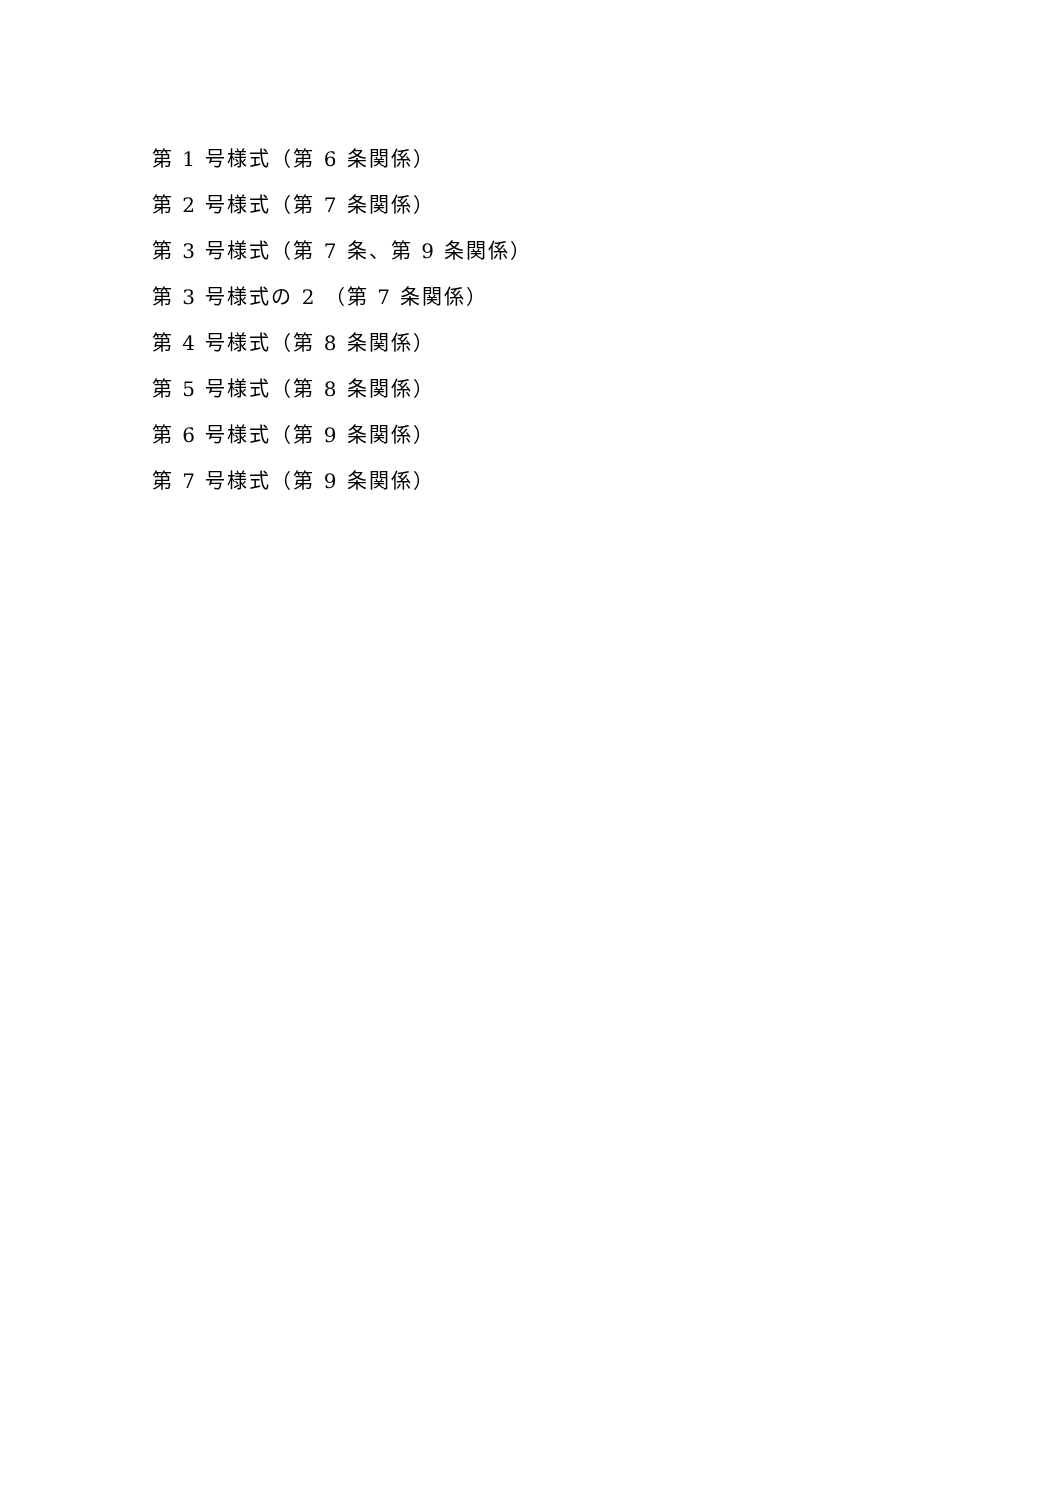第 1 号様式（第 6 条関係）
第 2 号様式（第 7 条関係）
第 3 号様式（第 7 条、第 9 条関係）
第 3 号様式の 2 （第 7 条関係）
第 4 号様式（第 8 条関係）
第 5 号様式（第 8 条関係）
第 6 号様式（第 9 条関係）
第 7 号様式（第 9 条関係）